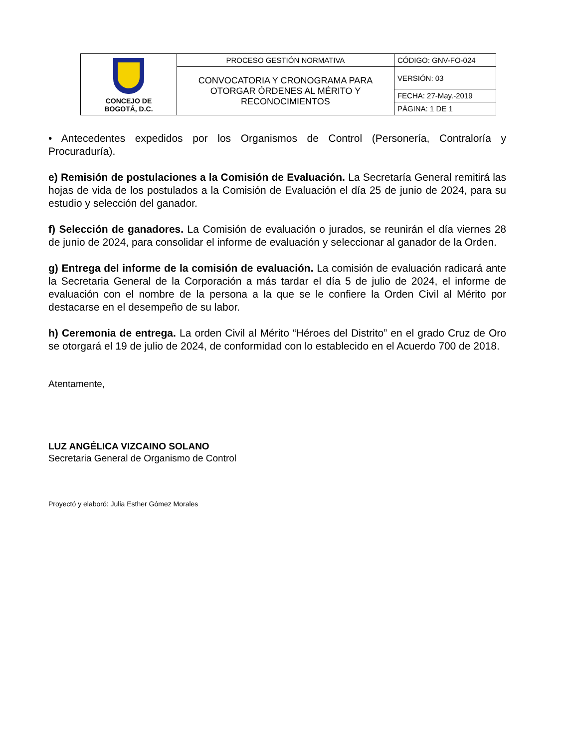| CONCEJO DE BOGOTÁ, D.C. | PROCESO GESTIÓN NORMATIVA | CÓDIGO: GNV-FO-024 |
| | CONVOCATORIA Y CRONOGRAMA PARA OTORGAR ÓRDENES AL MÉRITO Y RECONOCIMIENTOS | VERSIÓN: 03 |
| | | FECHA: 27-May.-2019 |
| | | PÁGINA: 1 DE 1 |
• Antecedentes expedidos por los Organismos de Control (Personería, Contraloría y Procuraduría).
e) Remisión de postulaciones a la Comisión de Evaluación. La Secretaría General remitirá las hojas de vida de los postulados a la Comisión de Evaluación el día 25 de junio de 2024, para su estudio y selección del ganador.
f) Selección de ganadores. La Comisión de evaluación o jurados, se reunirán el día viernes 28 de junio de 2024, para consolidar el informe de evaluación y seleccionar al ganador de la Orden.
g) Entrega del informe de la comisión de evaluación. La comisión de evaluación radicará ante la Secretaria General de la Corporación a más tardar el día 5 de julio de 2024, el informe de evaluación con el nombre de la persona a la que se le confiere la Orden Civil al Mérito por destacarse en el desempeño de su labor.
h) Ceremonia de entrega. La orden Civil al Mérito “Héroes del Distrito” en el grado Cruz de Oro se otorgará el 19 de julio de 2024, de conformidad con lo establecido en el Acuerdo 700 de 2018.
Atentamente,
LUZ ANGÉLICA VIZCAINO SOLANO
Secretaria General de Organismo de Control
Proyectó y elaboró: Julia Esther Gómez Morales